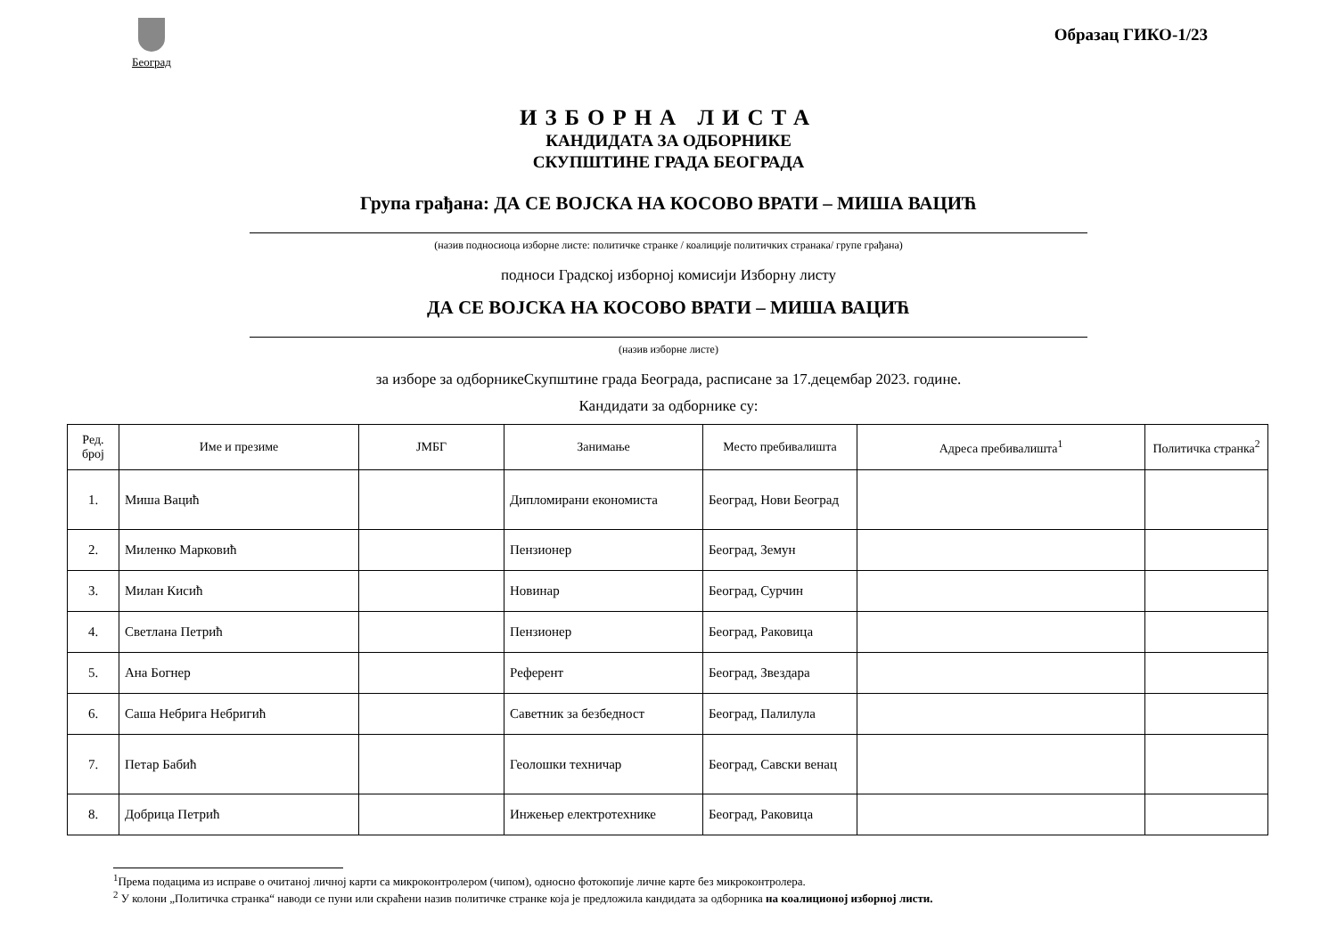Београд
Образац ГИКО-1/23
ИЗБОРНА ЛИСТА
КАНДИДАТА ЗА ОДБОРНИКЕ
СКУПШТИНЕ ГРАДА БЕОГРАДА
Група грађана: ДА СЕ ВОЈСКА НА КОСОВО ВРАТИ – МИША ВАЦИЋ
(назив подносиоца изборне листе: политичке странке / коалиције политичких странака/ групе грађана)
подноси Градској изборној комисији Изборну листу
ДА СЕ ВОЈСКА НА КОСОВО ВРАТИ – МИША ВАЦИЋ
(назив изборне листе)
за изборе за одборникеСкупштине града Београда, расписане за 17.децембар 2023. године.
Кандидати за одборнике су:
| Ред. број | Име и презиме | ЈМБГ | Занимање | Место пребивалишта | Адреса пребивалишта<sup>1</sup> | Политичка странка<sup>2</sup> |
| --- | --- | --- | --- | --- | --- | --- |
| 1. | Миша Вацић | | Дипломирани економиста | Београд, Нови Београд | | |
| 2. | Миленко Марковић | | Пензионер | Београд, Земун | | |
| 3. | Милан Кисић | | Новинар | Београд, Сурчин | | |
| 4. | Светлана Петрић | | Пензионер | Београд, Раковица | | |
| 5. | Ана Богнер | | Референт | Београд, Звездара | | |
| 6. | Саша Небрига Небригић | | Саветник за безбедност | Београд, Палилула | | |
| 7. | Петар Бабић | | Геолошки техничар | Београд, Савски венац | | |
| 8. | Добрица Петрић | | Инжењер електротехнике | Београд, Раковица | | |
<sup>1</sup> Према подацима из исправе о очитаној личној карти са микроконтролером (чипом), односно фотокопије личне карте без микроконтролера.
<sup>2</sup> У колони „Политичка странка“ наводи се пуни или скраћени назив политичке странке која је предложила кандидата за одборника на коалиционој изборној листи.